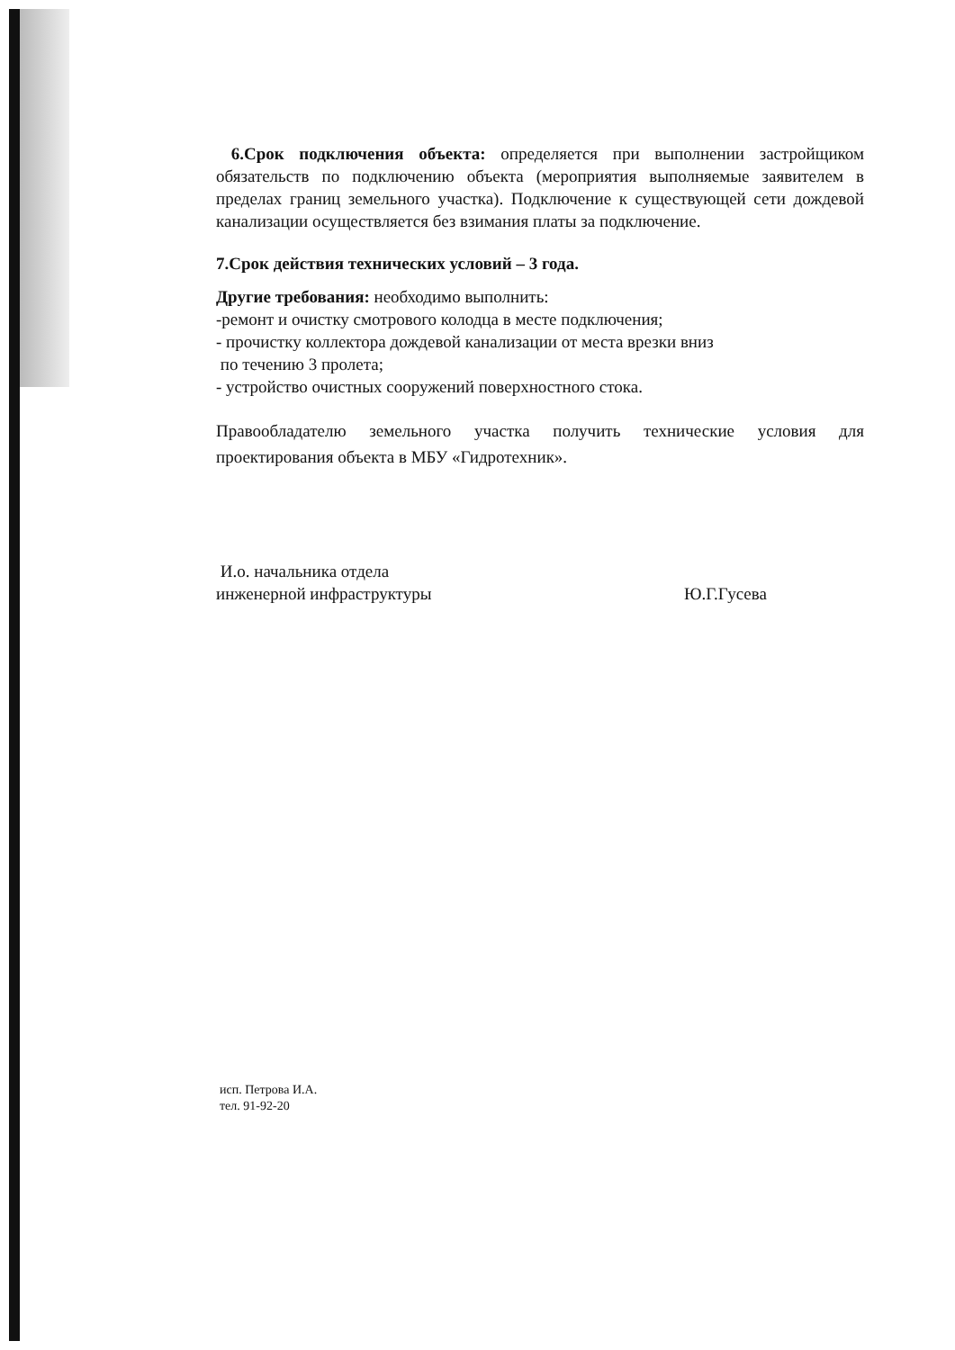6.Срок подключения объекта: определяется при выполнении застройщиком обязательств по подключению объекта (мероприятия выполняемые заявителем в пределах границ земельного участка). Подключение к существующей сети дождевой канализации осуществляется без взимания платы за подключение.
7.Срок действия технических условий – 3 года.
Другие требования: необходимо выполнить:
-ремонт и очистку смотрового колодца в месте подключения;
- прочистку коллектора дождевой канализации от места врезки вниз
по течению 3 пролета;
- устройство очистных сооружений поверхностного стока.
Правообладателю земельного участка получить технические условия для проектирования объекта в МБУ «Гидротехник».
И.о. начальника отдела
инженерной инфраструктуры
Ю.Г.Гусева
исп. Петрова И.А.
тел. 91-92-20